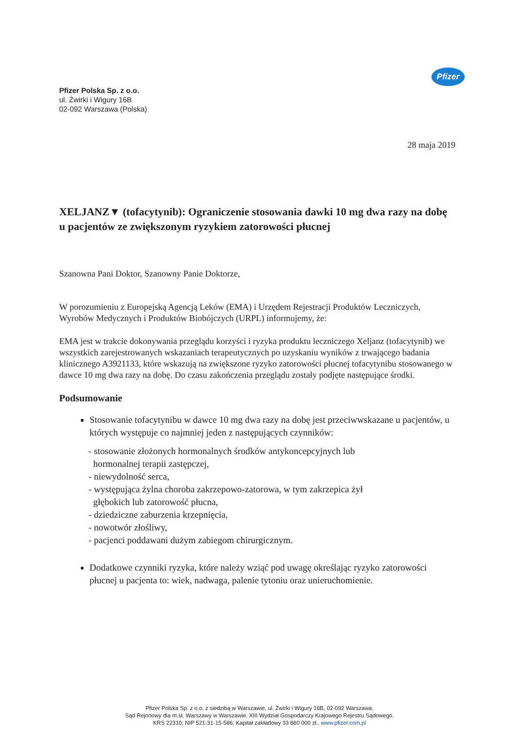Pfizer
Pfizer Polska Sp. z o.o.
ul. Żwirki i Wigury 16B
02-092 Warszawa (Polska)
28 maja 2019
XELJANZ▼ (tofacytynib): Ograniczenie stosowania dawki 10 mg dwa razy na dobę u pacjentów ze zwiększonym ryzykiem zatorowości płucnej
Szanowna Pani Doktor, Szanowny Panie Doktorze,
W porozumieniu z Europejską Agencją Leków (EMA) i Urzędem Rejestracji Produktów Leczniczych, Wyrobów Medycznych i Produktów Biobójczych (URPL) informujemy, że:
EMA jest w trakcie dokonywania przeglądu korzyści i ryzyka produktu leczniczego Xeljanz (tofacytynib) we wszystkich zarejestrowanych wskazaniach terapeutycznych po uzyskaniu wyników z trwającego badania klinicznego A3921133, które wskazują na zwiększone ryzyko zatorowości płucnej tofacytynibu stosowanego w dawce 10 mg dwa razy na dobę. Do czasu zakończenia przeglądu zostały podjęte następujące środki.
Podsumowanie
Stosowanie tofacytynibu w dawce 10 mg dwa razy na dobę jest przeciwwskazane u pacjentów, u których występuje co najmniej jeden z następujących czynników:
- stosowanie złożonych hormonalnych środków antykoncepcyjnych lub
hormonalnej terapii zastępczej,
- niewydolność serca,
- występująca żylna choroba zakrzepowo-zatorowa, w tym zakrzepica żył
głębokich lub zatorowość płucna,
- dziedziczne zaburzenia krzepnięcia,
- nowotwór złośliwy,
- pacjenci poddawani dużym zabiegom chirurgicznym.
Dodatkowe czynniki ryzyka, które należy wziąć pod uwagę określając ryzyko zatorowości płucnej u pacjenta to: wiek, nadwaga, palenie tytoniu oraz unieruchomienie.
Pfizer Polska Sp. z o.o. z siedzibą w Warszawie, ul. Żwirki i Wigury 16B, 02-092 Warszawa,
Sąd Rejonowy dla m.st. Warszawy w Warszawie. XIII Wydział Gospodarczy Krajowego Rejestru Sądowego.
KRS 22310; NIP 521-31-15-586; Kapitał zakładowy 33 860 000 zł., www.pfizer.com.pl